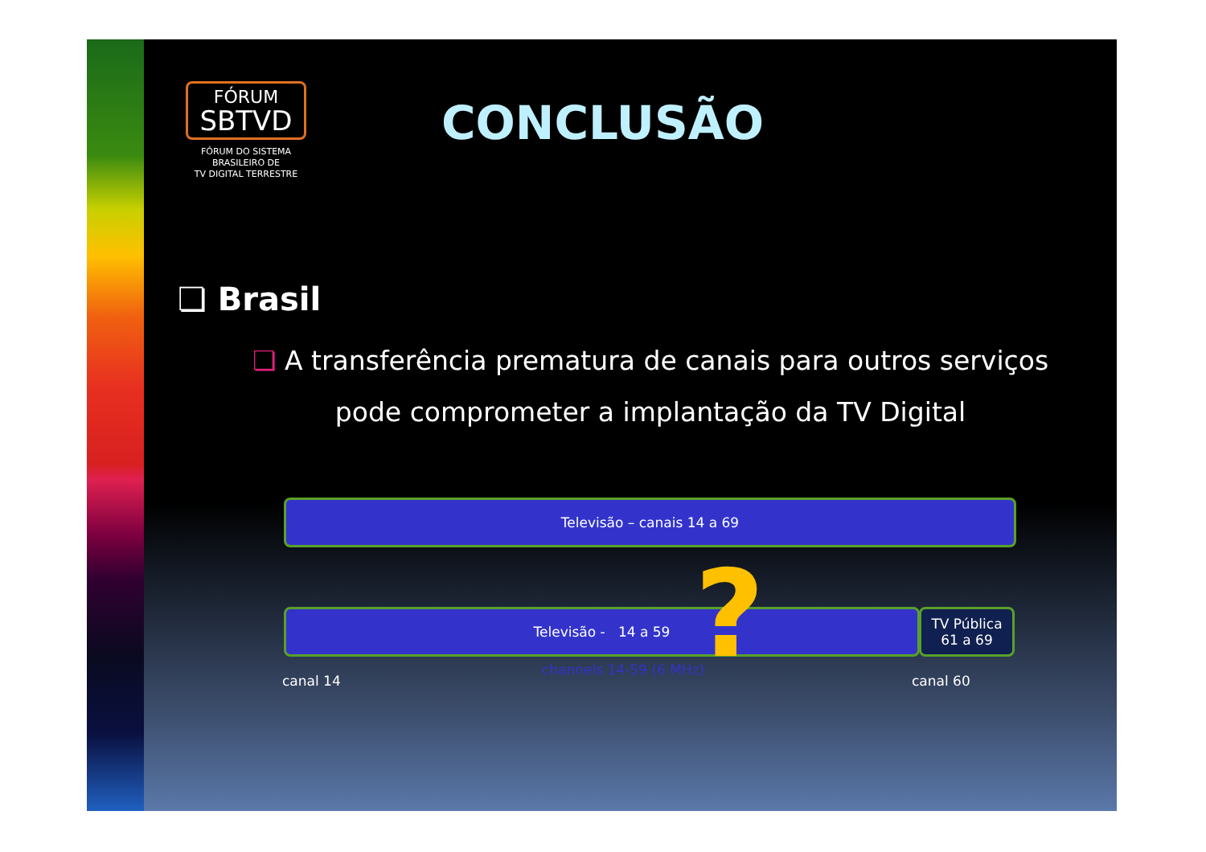FÓRUM
SBTVD
FÓRUM DO SISTEMA
BRASILEIRO DE
TV DIGITAL TERRESTRE
CONCLUSÃO
❏ Brasil
❏ A transferência prematura de canais para outros serviços pode comprometer a implantação da TV Digital
Televisão – canais 14 a 69
Televisão - 14 a 59
TV Pública
61 a 69
?
canal 14
channels 14-59 (6 MHz)
canal 60